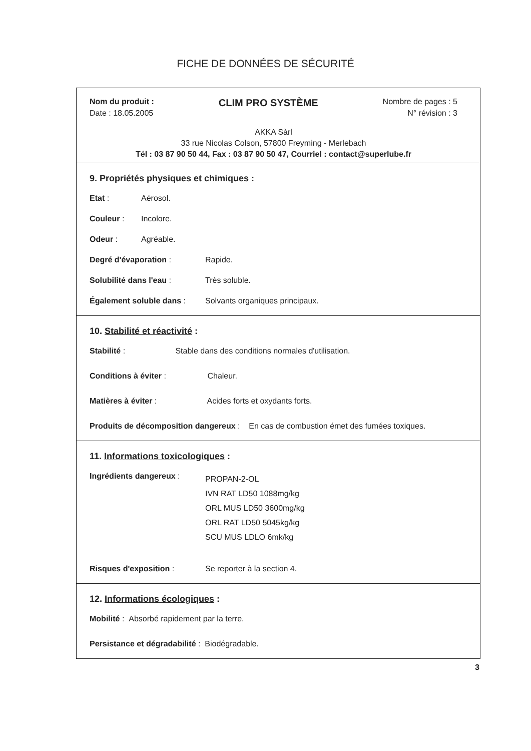FICHE DE DONNÉES DE SÉCURITÉ
Nom du produit : CLIM PRO SYSTÈME Nombre de pages : 5
Date : 18.05.2005 N° révision : 3
AKKA Sàrl
33 rue Nicolas Colson, 57800 Freyming - Merlebach
Tél : 03 87 90 50 44, Fax : 03 87 90 50 47, Courriel : contact@superlube.fr
9. Propriétés physiques et chimiques :
Etat : Aérosol.
Couleur : Incolore.
Odeur : Agréable.
Degré d'évaporation : Rapide.
Solubilité dans l'eau : Très soluble.
Également soluble dans : Solvants organiques principaux.
10. Stabilité et réactivité :
Stabilité : Stable dans des conditions normales d'utilisation.
Conditions à éviter : Chaleur.
Matières à éviter : Acides forts et oxydants forts.
Produits de décomposition dangereux : En cas de combustion émet des fumées toxiques.
11. Informations toxicologiques :
Ingrédients dangereux : PROPAN-2-OL
IVN RAT LD50 1088mg/kg
ORL MUS LD50 3600mg/kg
ORL RAT LD50 5045kg/kg
SCU MUS LDLO 6mk/kg
Risques d'exposition : Se reporter à la section 4.
12. Informations écologiques :
Mobilité : Absorbé rapidement par la terre.
Persistance et dégradabilité : Biodégradable.
3